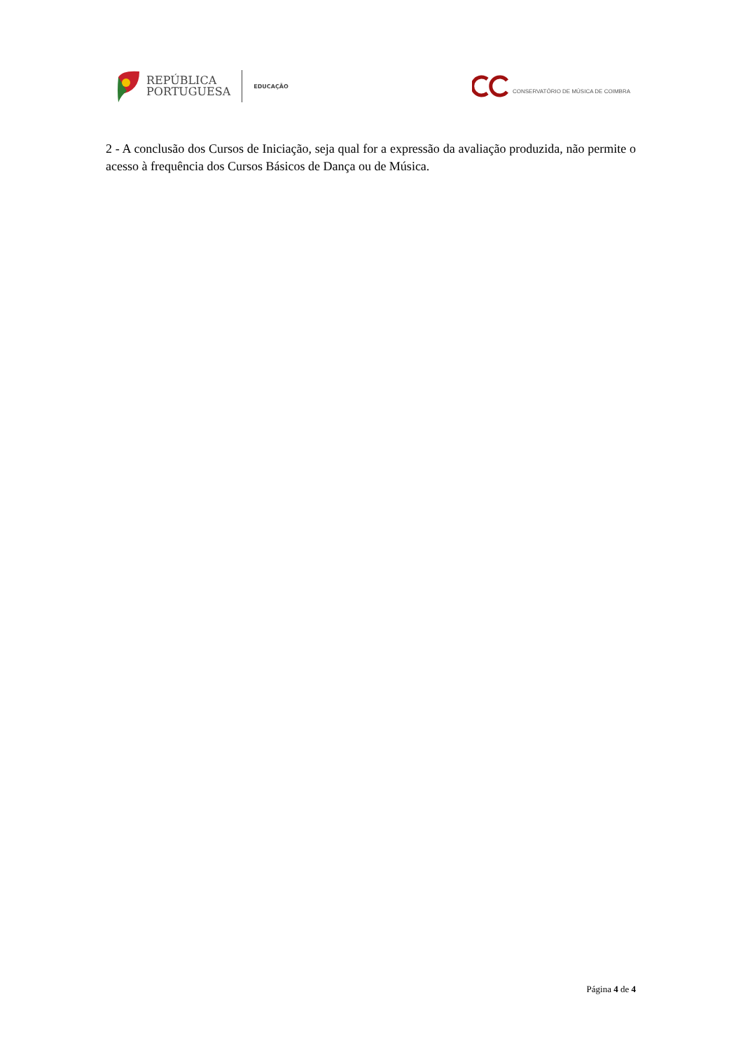REPÚBLICA
PORTUGUESA
EDUCAÇÃO
CONSERVATÓRIO DE MÚSICA DE COIMBRA
2 - A conclusão dos Cursos de Iniciação, seja qual for a expressão da avaliação produzida, não permite o acesso à frequência dos Cursos Básicos de Dança ou de Música.
Página 4 de 4